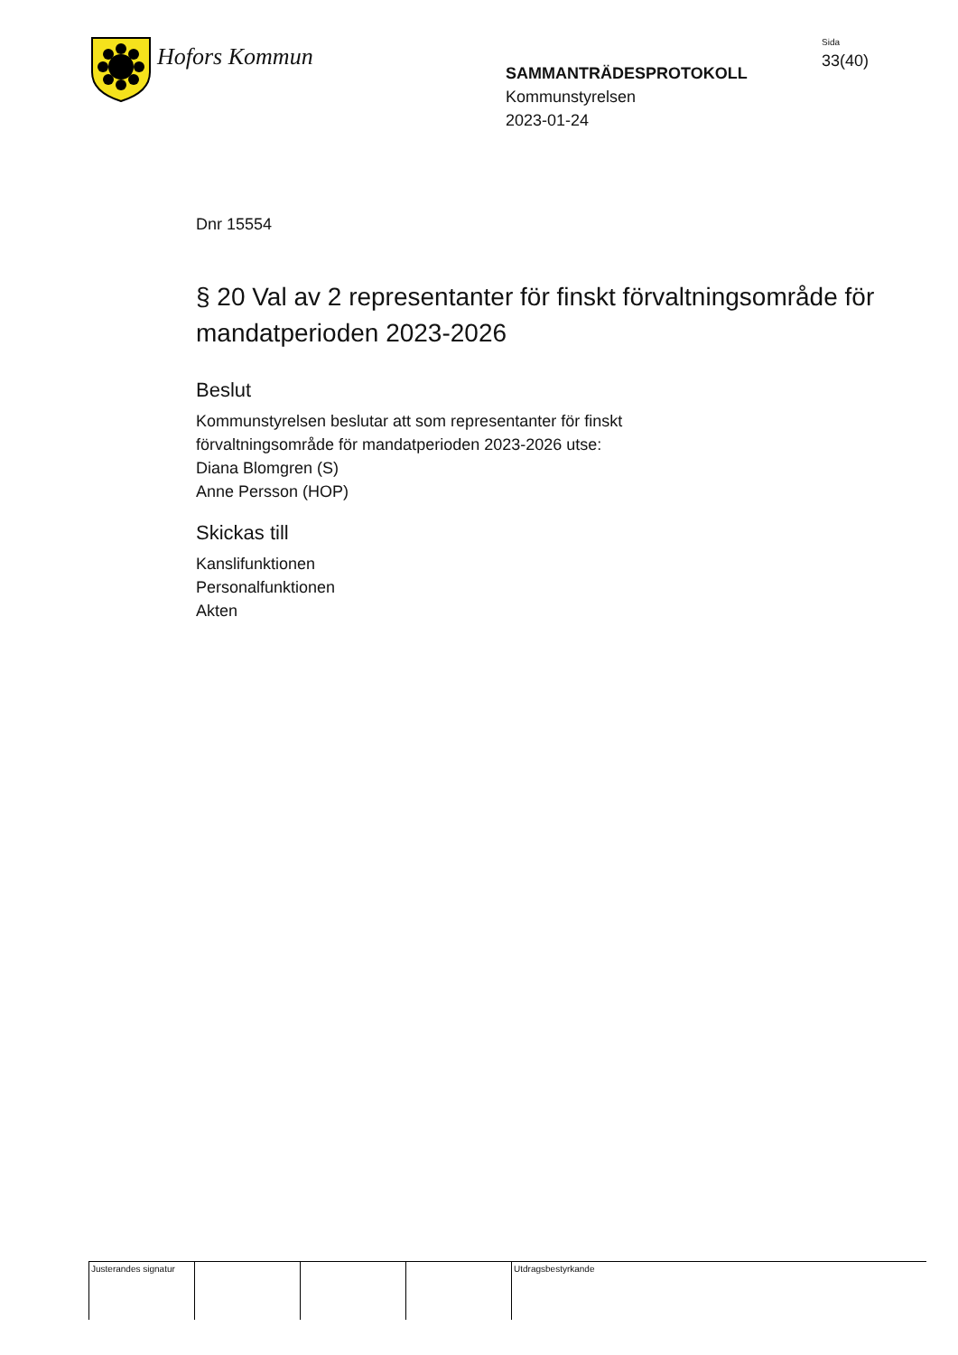Hofors Kommun
SAMMANTRÄDESPROTOKOLL
Kommunstyrelsen
2023-01-24
Sida
33(40)
Dnr 15554
§ 20 Val av 2 representanter för finskt förvaltningsområde för mandatperioden 2023-2026
Beslut
Kommunstyrelsen beslutar att som representanter för finskt
förvaltningsområde för mandatperioden 2023-2026 utse:
Diana Blomgren (S)
Anne Persson (HOP)
Skickas till
Kanslifunktionen
Personalfunktionen
Akten
Justerandes signatur
Utdragsbestyrkande